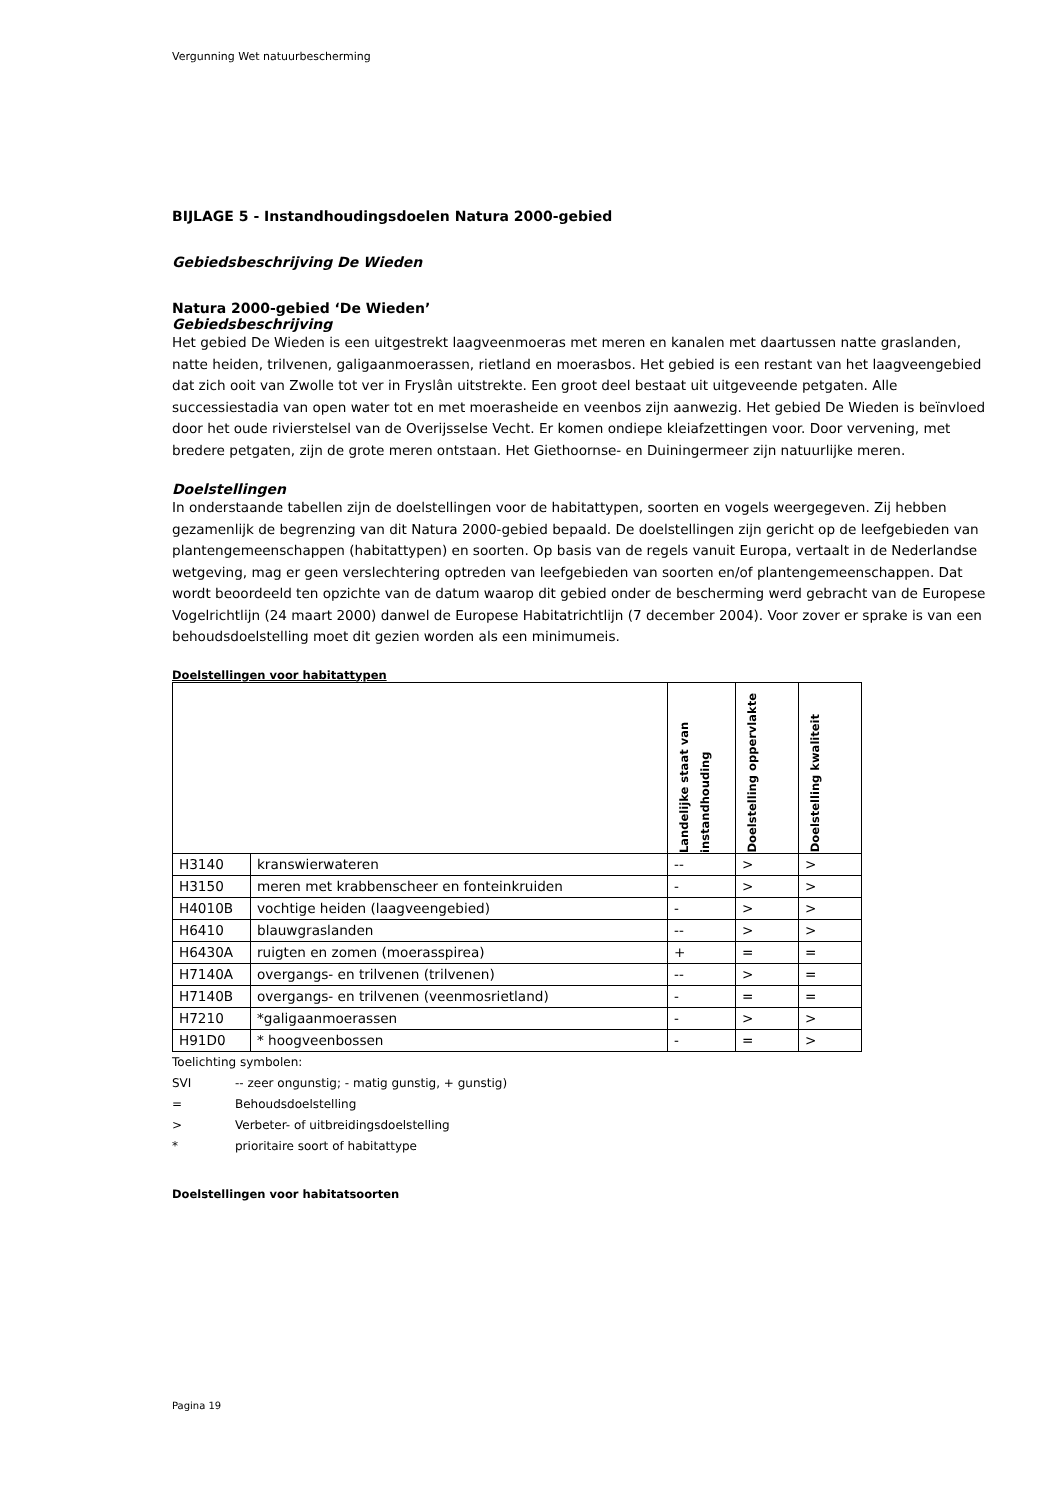Vergunning Wet natuurbescherming
BIJLAGE 5 - Instandhoudingsdoelen Natura 2000-gebied
Gebiedsbeschrijving De Wieden
Natura 2000-gebied ‘De Wieden’
Gebiedsbeschrijving
Het gebied De Wieden is een uitgestrekt laagveenmoeras met meren en kanalen met daartussen natte graslanden, natte heiden, trilvenen, galigaanmoerassen, rietland en moerasbos. Het gebied is een restant van het laagveengebied dat zich ooit van Zwolle tot ver in Fryslân uitstrekte. Een groot deel bestaat uit uitgeveende petgaten. Alle successiestadia van open water tot en met moerasheide en veenbos zijn aanwezig. Het gebied De Wieden is beïnvloed door het oude rivierstelsel van de Overijsselse Vecht. Er komen ondiepe kleiafzettingen voor. Door vervening, met bredere petgaten, zijn de grote meren ontstaan. Het Giethoornse- en Duiningermeer zijn natuurlijke meren.
Doelstellingen
In onderstaande tabellen zijn de doelstellingen voor de habitattypen, soorten en vogels weergegeven. Zij hebben gezamenlijk de begrenzing van dit Natura 2000-gebied bepaald. De doelstellingen zijn gericht op de leefgebieden van plantengemeenschappen (habitattypen) en soorten. Op basis van de regels vanuit Europa, vertaalt in de Nederlandse wetgeving, mag er geen verslechtering optreden van leefgebieden van soorten en/of plantengemeenschappen. Dat wordt beoordeeld ten opzichte van de datum waarop dit gebied onder de bescherming werd gebracht van de Europese Vogelrichtlijn (24 maart 2000) danwel de Europese Habitatrichtlijn (7 december 2004). Voor zover er sprake is van een behoudsdoelstelling moet dit gezien worden als een minimumeis.
Doelstellingen voor habitattypen
| | | Landelijke staat van instandhouding | Doelstelling oppervlakte | Doelstelling kwaliteit |
| --- | --- | --- | --- | --- |
| H3140 | kranswierwateren | -- | > | > |
| H3150 | meren met krabbenscheer en fonteinkruiden | - | > | > |
| H4010B | vochtige heiden (laagveengebied) | - | > | > |
| H6410 | blauwgraslanden | -- | > | > |
| H6430A | ruigten en zomen (moerasspirea) | + | = | = |
| H7140A | overgangs- en trilvenen (trilvenen) | -- | > | = |
| H7140B | overgangs- en trilvenen (veenmosrietland) | - | = | = |
| H7210 | *galigaanmoerassen | - | > | > |
| H91D0 | * hoogveenbossen | - | = | > |
Toelichting symbolen:
SVI -- zeer ongunstig; - matig gunstig, + gunstig)
= Behoudsdoelstelling
> Verbeter- of uitbreidingsdoelstelling
* prioritaire soort of habitattype
Doelstellingen voor habitatsoorten
Pagina 19